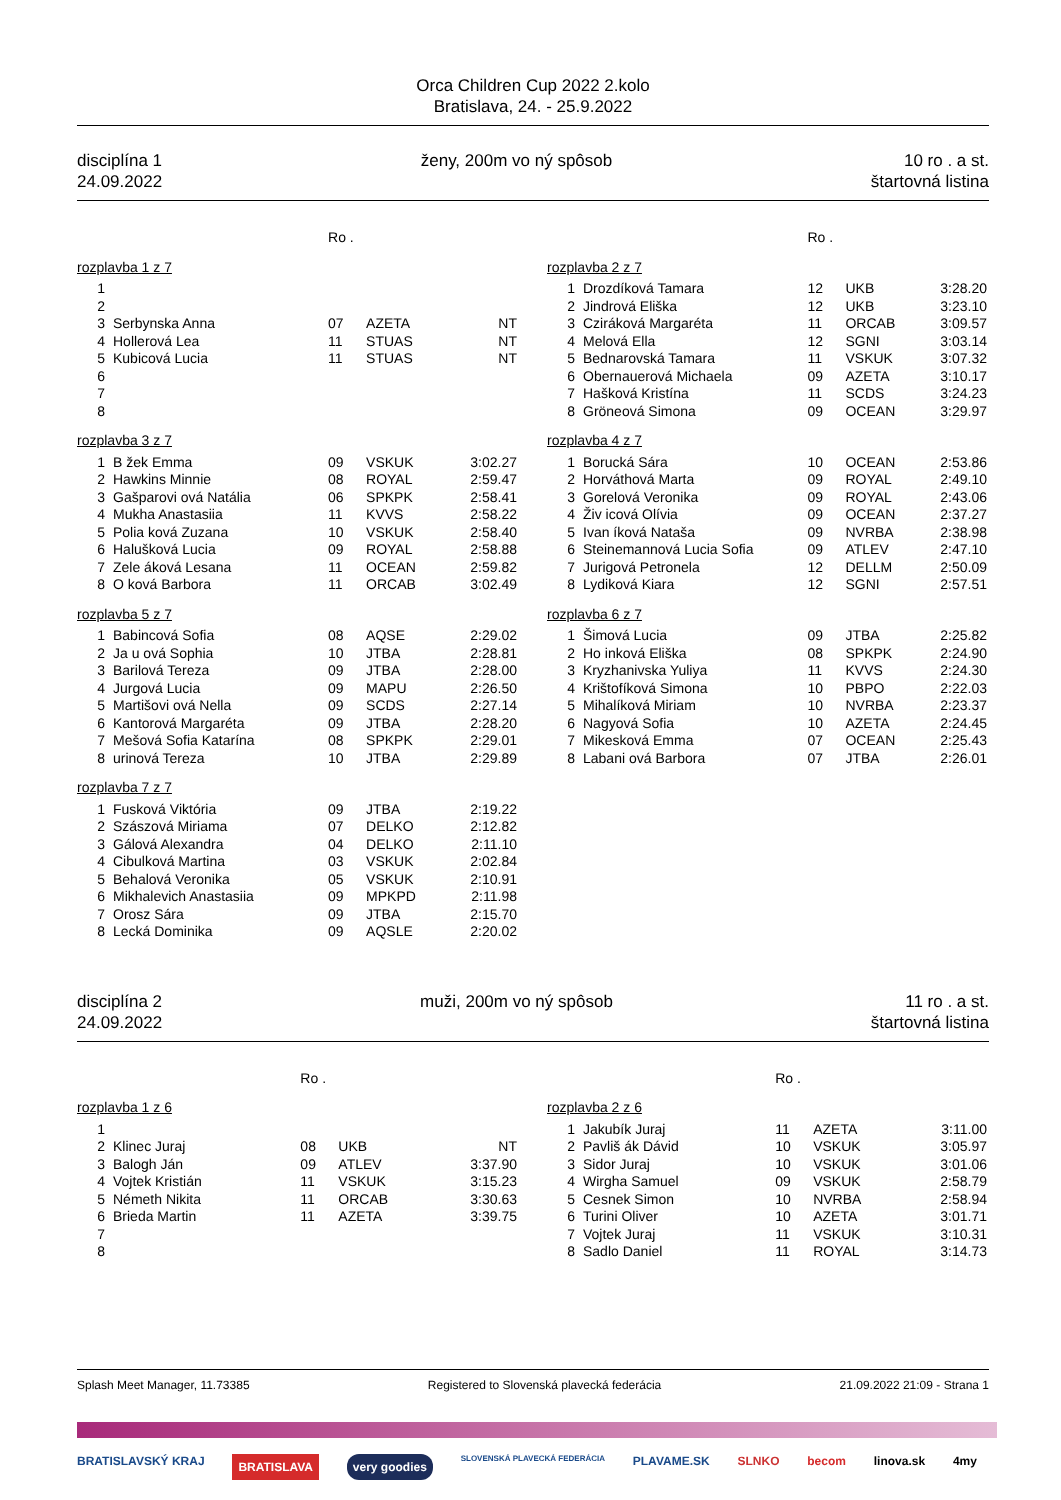Orca Children Cup 2022 2.kolo
Bratislava, 24. - 25.9.2022
disciplína 1
24.09.2022
ženy, 200m vo ný spôsob 10 ro . a st.
štartovná listina
| | | Ro . | | |
| --- | --- | --- | --- | --- |
| rozplavba 1 z 7 | | | | |
| 1 | | | | |
| 2 | | | | |
| 3 | Serbynska Anna | 07 | AZETA | NT |
| 4 | Hollerová Lea | 11 | STUAS | NT |
| 5 | Kubicová Lucia | 11 | STUAS | NT |
| 6 | | | | |
| 7 | | | | |
| 8 | | | | |
| rozplavba 3 z 7 | | | | |
| 1 | B žek Emma | 09 | VSKUK | 3:02.27 |
| 2 | Hawkins Minnie | 08 | ROYAL | 2:59.47 |
| 3 | Gašparovi ová Natália | 06 | SPKPK | 2:58.41 |
| 4 | Mukha Anastasiia | 11 | KVVS | 2:58.22 |
| 5 | Polia ková Zuzana | 10 | VSKUK | 2:58.40 |
| 6 | Halušková Lucia | 09 | ROYAL | 2:58.88 |
| 7 | Zele áková Lesana | 11 | OCEAN | 2:59.82 |
| 8 | O ková Barbora | 11 | ORCAB | 3:02.49 |
| rozplavba 5 z 7 | | | | |
| 1 | Babincová Sofia | 08 | AQSE | 2:29.02 |
| 2 | Ja u ová Sophia | 10 | JTBA | 2:28.81 |
| 3 | Barilová Tereza | 09 | JTBA | 2:28.00 |
| 4 | Jurgová Lucia | 09 | MAPU | 2:26.50 |
| 5 | Martišovi ová Nella | 09 | SCDS | 2:27.14 |
| 6 | Kantorová Margaréta | 09 | JTBA | 2:28.20 |
| 7 | Mešová Sofia Katarína | 08 | SPKPK | 2:29.01 |
| 8 | urinová Tereza | 10 | JTBA | 2:29.89 |
| rozplavba 7 z 7 | | | | |
| 1 | Fusková Viktória | 09 | JTBA | 2:19.22 |
| 2 | Szászová Miriama | 07 | DELKO | 2:12.82 |
| 3 | Gálová Alexandra | 04 | DELKO | 2:11.10 |
| 4 | Cibulková Martina | 03 | VSKUK | 2:02.84 |
| 5 | Behalová Veronika | 05 | VSKUK | 2:10.91 |
| 6 | Mikhalevich Anastasiia | 09 | MPKPD | 2:11.98 |
| 7 | Orosz Sára | 09 | JTBA | 2:15.70 |
| 8 | Lecká Dominika | 09 | AQSLE | 2:20.02 |
| | | Ro . | | |
| --- | --- | --- | --- | --- |
| rozplavba 2 z 7 | | | | |
| 1 | Drozdíková Tamara | 12 | UKB | 3:28.20 |
| 2 | Jindrová Eliška | 12 | UKB | 3:23.10 |
| 3 | Cziráková Margaréta | 11 | ORCAB | 3:09.57 |
| 4 | Melová Ella | 12 | SGNI | 3:03.14 |
| 5 | Bednarovská Tamara | 11 | VSKUK | 3:07.32 |
| 6 | Obernauerová Michaela | 09 | AZETA | 3:10.17 |
| 7 | Hašková Kristína | 11 | SCDS | 3:24.23 |
| 8 | Gröneová Simona | 09 | OCEAN | 3:29.97 |
| rozplavba 4 z 7 | | | | |
| 1 | Borucká Sára | 10 | OCEAN | 2:53.86 |
| 2 | Horváthová Marta | 09 | ROYAL | 2:49.10 |
| 3 | Gorelová Veronika | 09 | ROYAL | 2:43.06 |
| 4 | Živ icová Olívia | 09 | OCEAN | 2:37.27 |
| 5 | Ivan íková Nataša | 09 | NVRBA | 2:38.98 |
| 6 | Steinemannová Lucia Sofia | 09 | ATLEV | 2:47.10 |
| 7 | Jurigová Petronela | 12 | DELLM | 2:50.09 |
| 8 | Lydiková Kiara | 12 | SGNI | 2:57.51 |
| rozplavba 6 z 7 | | | | |
| 1 | Šimová Lucia | 09 | JTBA | 2:25.82 |
| 2 | Ho inková Eliška | 08 | SPKPK | 2:24.90 |
| 3 | Kryzhanivska Yuliya | 11 | KVVS | 2:24.30 |
| 4 | Krištofíková Simona | 10 | PBPO | 2:22.03 |
| 5 | Mihalíková Miriam | 10 | NVRBA | 2:23.37 |
| 6 | Nagyová Sofia | 10 | AZETA | 2:24.45 |
| 7 | Mikesková Emma | 07 | OCEAN | 2:25.43 |
| 8 | Labani ová Barbora | 07 | JTBA | 2:26.01 |
disciplína 2
24.09.2022
muži, 200m vo ný spôsob 11 ro . a st.
štartovná listina
| | | Ro . | | |
| --- | --- | --- | --- | --- |
| rozplavba 1 z 6 | | | | |
| 1 | | | | |
| 2 | Klinec Juraj | 08 | UKB | NT |
| 3 | Balogh Ján | 09 | ATLEV | 3:37.90 |
| 4 | Vojtek Kristián | 11 | VSKUK | 3:15.23 |
| 5 | Németh Nikita | 11 | ORCAB | 3:30.63 |
| 6 | Brieda Martin | 11 | AZETA | 3:39.75 |
| 7 | | | | |
| 8 | | | | |
| | | Ro . | | |
| --- | --- | --- | --- | --- |
| rozplavba 2 z 6 | | | | |
| 1 | Jakubík Juraj | 11 | AZETA | 3:11.00 |
| 2 | Pavliš ák Dávid | 10 | VSKUK | 3:05.97 |
| 3 | Sidor Juraj | 10 | VSKUK | 3:01.06 |
| 4 | Wirgha Samuel | 09 | VSKUK | 2:58.79 |
| 5 | Cesnek Simon | 10 | NVRBA | 2:58.94 |
| 6 | Turini Oliver | 10 | AZETA | 3:01.71 |
| 7 | Vojtek Juraj | 11 | VSKUK | 3:10.31 |
| 8 | Sadlo Daniel | 11 | ROYAL | 3:14.73 |
Splash Meet Manager, 11.73385 Registered to Slovenská plavecká federácia 21.09.2022 21:09 - Strana 1
BRATISLAVSKÝ KRAJ BRATISLAVA very goodies SLOVENSKÁ PLAVECKÁ FEDERÁCIA PLAVAME.SK SLNKO becom linova.sk 4my